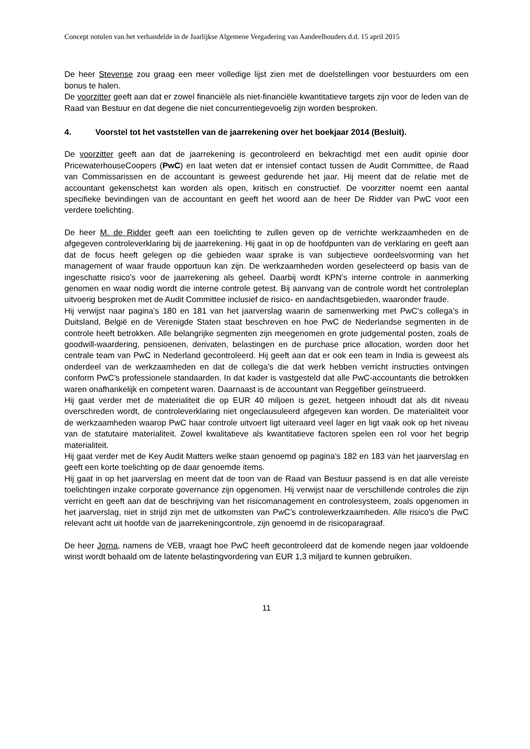Concept notulen van het verhandelde in de Jaarlijkse Algemene Vergadering van Aandeelhouders d.d. 15 april 2015
De heer Stevense zou graag een meer volledige lijst zien met de doelstellingen voor bestuurders om een bonus te halen.
De voorzitter geeft aan dat er zowel financiële als niet-financiële kwantitatieve targets zijn voor de leden van de Raad van Bestuur en dat degene die niet concurrentiegevoelig zijn worden besproken.
4. Voorstel tot het vaststellen van de jaarrekening over het boekjaar 2014 (Besluit).
De voorzitter geeft aan dat de jaarrekening is gecontroleerd en bekrachtigd met een audit opinie door PricewaterhouseCoopers (PwC) en laat weten dat er intensief contact tussen de Audit Committee, de Raad van Commissarissen en de accountant is geweest gedurende het jaar. Hij meent dat de relatie met de accountant gekenschetst kan worden als open, kritisch en constructief. De voorzitter noemt een aantal specifieke bevindingen van de accountant en geeft het woord aan de heer De Ridder van PwC voor een verdere toelichting.
De heer M. de Ridder geeft aan een toelichting te zullen geven op de verrichte werkzaamheden en de afgegeven controleverklaring bij de jaarrekening. Hij gaat in op de hoofdpunten van de verklaring en geeft aan dat de focus heeft gelegen op die gebieden waar sprake is van subjectieve oordeelsvorming van het management of waar fraude opportuun kan zijn. De werkzaamheden worden geselecteerd op basis van de ingeschatte risico’s voor de jaarrekening als geheel. Daarbij wordt KPN’s interne controle in aanmerking genomen en waar nodig wordt die interne controle getest. Bij aanvang van de controle wordt het controleplan uitvoerig besproken met de Audit Committee inclusief de risico- en aandachtsgebieden, waaronder fraude.
Hij verwijst naar pagina’s 180 en 181 van het jaarverslag waarin de samenwerking met PwC’s collega’s in Duitsland, België en de Verenigde Staten staat beschreven en hoe PwC de Nederlandse segmenten in de controle heeft betrokken. Alle belangrijke segmenten zijn meegenomen en grote judgemental posten, zoals de goodwill-waardering, pensioenen, derivaten, belastingen en de purchase price allocation, worden door het centrale team van PwC in Nederland gecontroleerd. Hij geeft aan dat er ook een team in India is geweest als onderdeel van de werkzaamheden en dat de collega’s die dat werk hebben verricht instructies ontvingen conform PwC’s professionele standaarden. In dat kader is vastgesteld dat alle PwC-accountants die betrokken waren onafhankelijk en competent waren. Daarnaast is de accountant van Reggefiber geïnstrueerd.
Hij gaat verder met de materialiteit die op EUR 40 miljoen is gezet, hetgeen inhoudt dat als dit niveau overschreden wordt, de controleverklaring niet ongeclausuleerd afgegeven kan worden. De materialiteit voor de werkzaamheden waarop PwC haar controle uitvoert ligt uiteraard veel lager en ligt vaak ook op het niveau van de statutaire materialiteit. Zowel kwalitatieve als kwantitatieve factoren spelen een rol voor het begrip materialiteit.
Hij gaat verder met de Key Audit Matters welke staan genoemd op pagina’s 182 en 183 van het jaarverslag en geeft een korte toelichting op de daar genoemde items.
Hij gaat in op het jaarverslag en meent dat de toon van de Raad van Bestuur passend is en dat alle vereiste toelichtingen inzake corporate governance zijn opgenomen. Hij verwijst naar de verschillende controles die zijn verricht en geeft aan dat de beschrijving van het risicomanagement en controlesysteem, zoals opgenomen in het jaarverslag, niet in strijd zijn met de uitkomsten van PwC’s controlewerkzaamheden. Alle risico’s die PwC relevant acht uit hoofde van de jaarrekeningcontrole, zijn genoemd in de risicoparagraaf.
De heer Jorna, namens de VEB, vraagt hoe PwC heeft gecontroleerd dat de komende negen jaar voldoende winst wordt behaald om de latente belastingvordering van EUR 1,3 miljard te kunnen gebruiken.
11